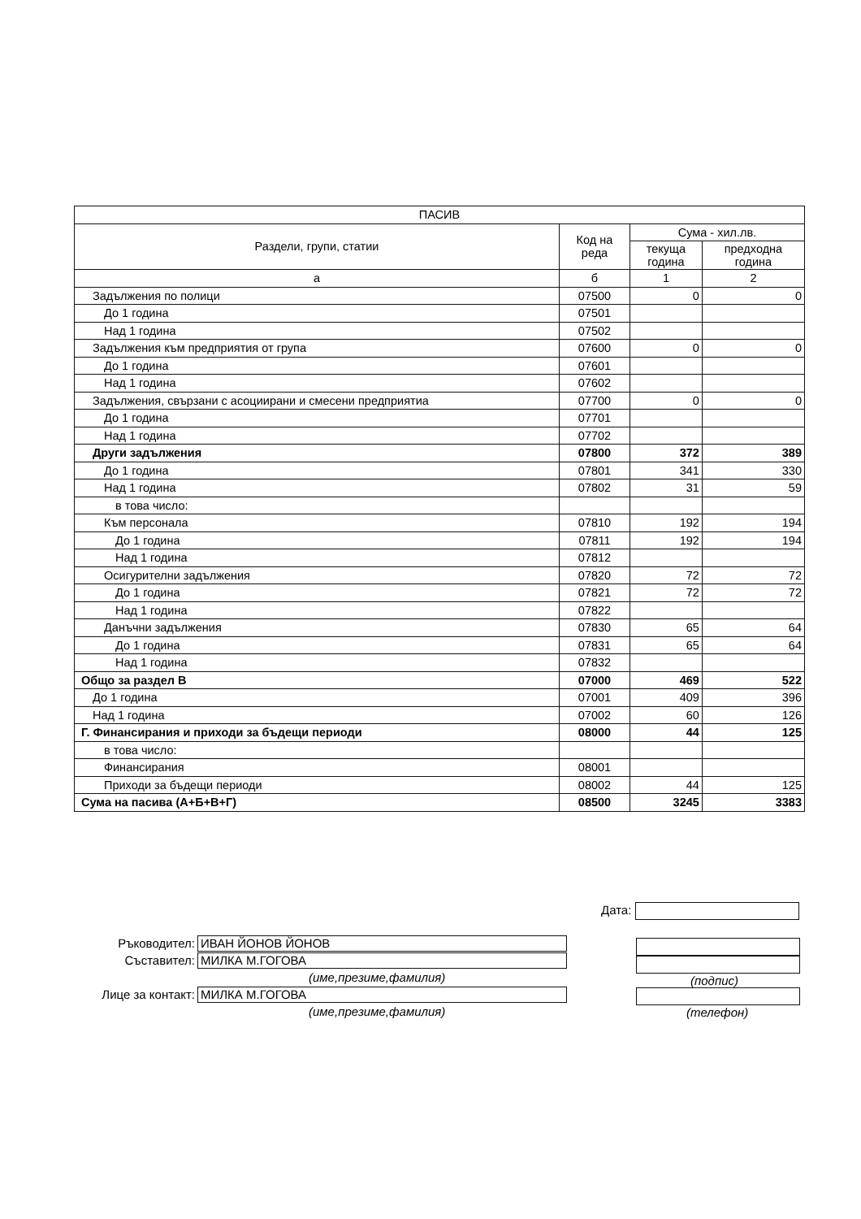| ПАСИВ | | | |
| --- | --- | --- | --- |
| Раздели, групи, статии | Код на реда | Сума - хил.лв. | |
| | | текуща година | предходна година |
| а | б | 1 | 2 |
| Задължения по полици | 07500 | 0 | 0 |
| До 1 година | 07501 | | |
| Над 1 година | 07502 | | |
| Задължения към предприятия от група | 07600 | 0 | 0 |
| До 1 година | 07601 | | |
| Над 1 година | 07602 | | |
| Задължения, свързани с асоциирани и смесени предприятиа | 07700 | 0 | 0 |
| До 1 година | 07701 | | |
| Над 1 година | 07702 | | |
| Други задължения | 07800 | 372 | 389 |
| До 1 година | 07801 | 341 | 330 |
| Над 1 година | 07802 | 31 | 59 |
| в това число: | | | |
| Към персонала | 07810 | 192 | 194 |
| До 1 година | 07811 | 192 | 194 |
| Над 1 година | 07812 | | |
| Осигурителни задължения | 07820 | 72 | 72 |
| До 1 година | 07821 | 72 | 72 |
| Над 1 година | 07822 | | |
| Данъчни задължения | 07830 | 65 | 64 |
| До 1 година | 07831 | 65 | 64 |
| Над 1 година | 07832 | | |
| Общо за раздел В | 07000 | 469 | 522 |
| До 1 година | 07001 | 409 | 396 |
| Над 1 година | 07002 | 60 | 126 |
| Г. Финансирания и приходи за бъдещи периоди | 08000 | 44 | 125 |
| в това число: | | | |
| Финансирания | 08001 | | |
| Приходи за бъдещи периоди | 08002 | 44 | 125 |
| Сума на пасива (А+Б+В+Г) | 08500 | 3245 | 3383 |
Ръководител: ИВАН ЙОНОВ ЙОНОВ
Съставител: МИЛКА М.ГОГОВА
(име,презиме,фамилия)
Лице за контакт: МИЛКА М.ГОГОВА
(име,презиме,фамилия)
Дата:
(подпис)
(телефон)